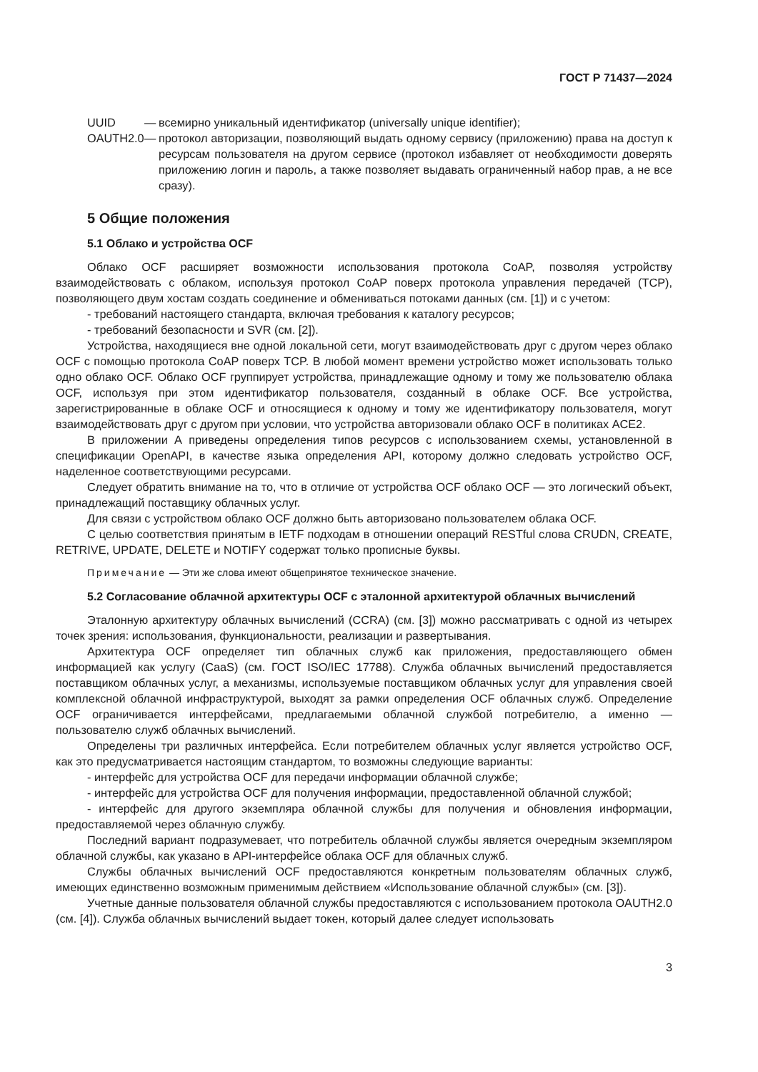ГОСТ Р 71437—2024
UUID — всемирно уникальный идентификатор (universally unique identifier);
OAUTH2.0 — протокол авторизации, позволяющий выдать одному сервису (приложению) права на доступ к ресурсам пользователя на другом сервисе (протокол избавляет от необходимости доверять приложению логин и пароль, а также позволяет выдавать ограниченный набор прав, а не все сразу).
5 Общие положения
5.1 Облако и устройства OCF
Облако OCF расширяет возможности использования протокола CoAP, позволяя устройству взаимодействовать с облаком, используя протокол CoAP поверх протокола управления передачей (TCP), позволяющего двум хостам создать соединение и обмениваться потоками данных (см. [1]) и с учетом:
- требований настоящего стандарта, включая требования к каталогу ресурсов;
- требований безопасности и SVR (см. [2]).
Устройства, находящиеся вне одной локальной сети, могут взаимодействовать друг с другом через облако OCF с помощью протокола CoAP поверх TCP. В любой момент времени устройство может использовать только одно облако OCF. Облако OCF группирует устройства, принадлежащие одному и тому же пользователю облака OCF, используя при этом идентификатор пользователя, созданный в облаке OCF. Все устройства, зарегистрированные в облаке OCF и относящиеся к одному и тому же идентификатору пользователя, могут взаимодействовать друг с другом при условии, что устройства авторизовали облако OCF в политиках ACE2.
В приложении А приведены определения типов ресурсов с использованием схемы, установленной в спецификации OpenAPI, в качестве языка определения API, которому должно следовать устройство OCF, наделенное соответствующими ресурсами.
Следует обратить внимание на то, что в отличие от устройства OCF облако OCF — это логический объект, принадлежащий поставщику облачных услуг.
Для связи с устройством облако OCF должно быть авторизовано пользователем облака OCF.
С целью соответствия принятым в IETF подходам в отношении операций RESTful слова CRUDN, CREATE, RETRIVE, UPDATE, DELETE и NOTIFY содержат только прописные буквы.
Примечание — Эти же слова имеют общепринятое техническое значение.
5.2 Согласование облачной архитектуры OCF с эталонной архитектурой облачных вычислений
Эталонную архитектуру облачных вычислений (CCRA) (см. [3]) можно рассматривать с одной из четырех точек зрения: использования, функциональности, реализации и развертывания.
Архитектура OCF определяет тип облачных служб как приложения, предоставляющего обмен информацией как услугу (CaaS) (см. ГОСТ ISO/IEC 17788). Служба облачных вычислений предоставляется поставщиком облачных услуг, а механизмы, используемые поставщиком облачных услуг для управления своей комплексной облачной инфраструктурой, выходят за рамки определения OCF облачных служб. Определение OCF ограничивается интерфейсами, предлагаемыми облачной службой потребителю, а именно — пользователю служб облачных вычислений.
Определены три различных интерфейса. Если потребителем облачных услуг является устройство OCF, как это предусматривается настоящим стандартом, то возможны следующие варианты:
- интерфейс для устройства OCF для передачи информации облачной службе;
- интерфейс для устройства OCF для получения информации, предоставленной облачной службой;
- интерфейс для другого экземпляра облачной службы для получения и обновления информации, предоставляемой через облачную службу.
Последний вариант подразумевает, что потребитель облачной службы является очередным экземпляром облачной службы, как указано в API-интерфейсе облака OCF для облачных служб.
Службы облачных вычислений OCF предоставляются конкретным пользователям облачных служб, имеющих единственно возможным применимым действием «Использование облачной службы» (см. [3]).
Учетные данные пользователя облачной службы предоставляются с использованием протокола OAUTH2.0 (см. [4]). Служба облачных вычислений выдает токен, который далее следует использовать
3